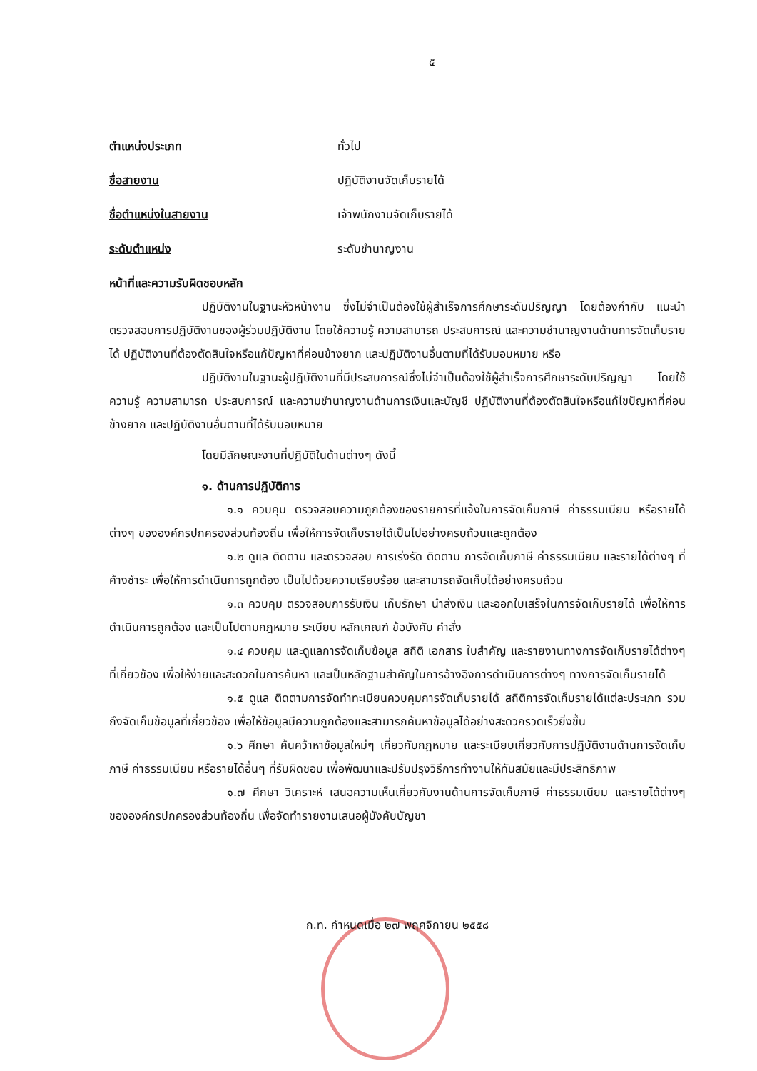๕
ตำแหน่งประเภท ทั่วไป
ชื่อสายงาน ปฏิบัติงานจัดเก็บรายได้
ชื่อตำแหน่งในสายงาน เจ้าพนักงานจัดเก็บรายได้
ระดับตำแหน่ง ระดับชำนาญงาน
หน้าที่และความรับผิดชอบหลัก
ปฏิบัติงานในฐานะหัวหน้างาน ซึ่งไม่จำเป็นต้องใช้ผู้สำเร็จการศึกษาระดับปริญญา โดยต้องกำกับ แนะนำ ตรวจสอบการปฏิบัติงานของผู้ร่วมปฏิบัติงาน โดยใช้ความรู้ ความสามารถ ประสบการณ์ และความชำนาญงานด้านการจัดเก็บรายได้ ปฏิบัติงานที่ต้องตัดสินใจหรือแก้ปัญหาที่ค่อนข้างยาก และปฏิบัติงานอื่นตามที่ได้รับมอบหมาย หรือ
ปฏิบัติงานในฐานะผู้ปฏิบัติงานที่มีประสบการณ์ซึ่งไม่จำเป็นต้องใช้ผู้สำเร็จการศึกษาระดับปริญญา โดยใช้ความรู้ ความสามารถ ประสบการณ์ และความชำนาญงานด้านการเงินและบัญชี ปฏิบัติงานที่ต้องตัดสินใจหรือแก้ไขปัญหาที่ค่อนข้างยาก และปฏิบัติงานอื่นตามที่ได้รับมอบหมาย
โดยมีลักษณะงานที่ปฏิบัติในด้านต่างๆ ดังนี้
๑. ด้านการปฏิบัติการ
๑.๑ ควบคุม ตรวจสอบความถูกต้องของรายการที่แจ้งในการจัดเก็บภาษี ค่าธรรมเนียม หรือรายได้ต่างๆ ขององค์กรปกครองส่วนท้องถิ่น เพื่อให้การจัดเก็บรายได้เป็นไปอย่างครบถ้วนและถูกต้อง
๑.๒ ดูแล ติดตาม และตรวจสอบ การเร่งรัด ติดตาม การจัดเก็บภาษี ค่าธรรมเนียม และรายได้ต่างๆ ที่ค้างชำระ เพื่อให้การดำเนินการถูกต้อง เป็นไปด้วยความเรียบร้อย และสามารถจัดเก็บได้อย่างครบถ้วน
๑.๓ ควบคุม ตรวจสอบการรับเงิน เก็บรักษา นำส่งเงิน และออกใบเสร็จในการจัดเก็บรายได้ เพื่อให้การดำเนินการถูกต้อง และเป็นไปตามกฎหมาย ระเบียบ หลักเกณฑ์ ข้อบังคับ คำสั่ง
๑.๔ ควบคุม และดูแลการจัดเก็บข้อมูล สถิติ เอกสาร ใบสำคัญ และรายงานทางการจัดเก็บรายได้ต่างๆ ที่เกี่ยวข้อง เพื่อให้ง่ายและสะดวกในการค้นหา และเป็นหลักฐานสำคัญในการอ้างอิงการดำเนินการต่างๆ ทางการจัดเก็บรายได้
๑.๕ ดูแล ติดตามการจัดทำทะเบียนควบคุมการจัดเก็บรายได้ สถิติการจัดเก็บรายได้แต่ละประเภท รวมถึงจัดเก็บข้อมูลที่เกี่ยวข้อง เพื่อให้ข้อมูลมีความถูกต้องและสามารถค้นหาข้อมูลได้อย่างสะดวกรวดเร็วยิ่งขึ้น
๑.๖ ศึกษา ค้นคว้าหาข้อมูลใหม่ๆ เกี่ยวกับกฎหมาย และระเบียบเกี่ยวกับการปฏิบัติงานด้านการจัดเก็บภาษี ค่าธรรมเนียม หรือรายได้อื่นๆ ที่รับผิดชอบ เพื่อพัฒนาและปรับปรุงวิธีการทำงานให้ทันสมัยและมีประสิทธิภาพ
๑.๗ ศึกษา วิเคราะห์ เสนอความเห็นเกี่ยวกับงานด้านการจัดเก็บภาษี ค่าธรรมเนียม และรายได้ต่างๆ ขององค์กรปกครองส่วนท้องถิ่น เพื่อจัดทำรายงานเสนอผู้บังคับบัญชา
ก.ท. กำหนดเมื่อ ๒๗ พฤศจิกายน ๒๕๕๘